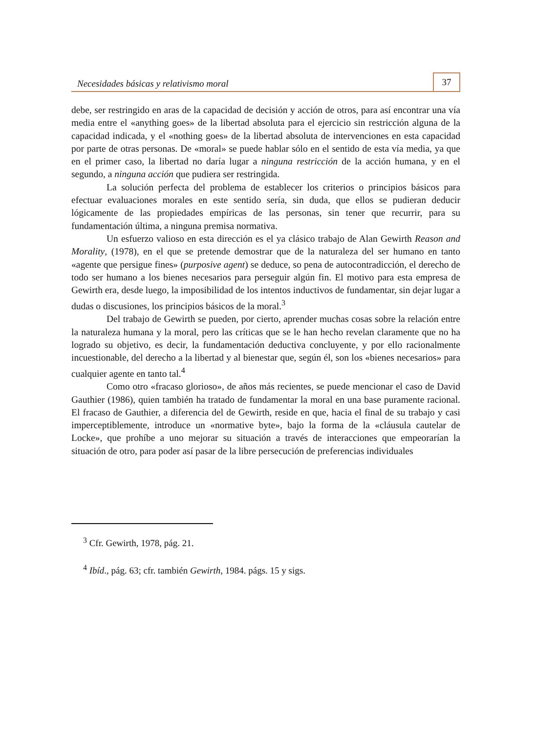Necesidades básicas y relativismo moral 37
debe, ser restringido en aras de la capacidad de decisión y acción de otros, para así encontrar una vía media entre el «anything goes» de la libertad absoluta para el ejercicio sin restricción alguna de la capacidad indicada, y el «nothing goes» de la libertad absoluta de intervenciones en esta capacidad por parte de otras personas. De «moral» se puede hablar sólo en el sentido de esta vía media, ya que en el primer caso, la libertad no daría lugar a ninguna restricción de la acción humana, y en el segundo, a ninguna acción que pudiera ser restringida.
La solución perfecta del problema de establecer los criterios o principios básicos para efectuar evaluaciones morales en este sentido sería, sin duda, que ellos se pudieran deducir lógicamente de las propiedades empíricas de las personas, sin tener que recurrir, para su fundamentación última, a ninguna premisa normativa.
Un esfuerzo valioso en esta dirección es el ya clásico trabajo de Alan Gewirth Reason and Morality, (1978), en el que se pretende demostrar que de la naturaleza del ser humano en tanto «agente que persigue fines» (purposive agent) se deduce, so pena de autocontradicción, el derecho de todo ser humano a los bienes necesarios para perseguir algún fin. El motivo para esta empresa de Gewirth era, desde luego, la imposibilidad de los intentos inductivos de fundamentar, sin dejar lugar a dudas o discusiones, los principios básicos de la moral.<sup>3</sup>
Del trabajo de Gewirth se pueden, por cierto, aprender muchas cosas sobre la relación entre la naturaleza humana y la moral, pero las críticas que se le han hecho revelan claramente que no ha logrado su objetivo, es decir, la fundamentación deductiva concluyente, y por ello racionalmente incuestionable, del derecho a la libertad y al bienestar que, según él, son los «bienes necesarios» para cualquier agente en tanto tal.<sup>4</sup>
Como otro «fracaso glorioso», de años más recientes, se puede mencionar el caso de David Gauthier (1986), quien también ha tratado de fundamentar la moral en una base puramente racional. El fracaso de Gauthier, a diferencia del de Gewirth, reside en que, hacia el final de su trabajo y casi imperceptiblemente, introduce un «normative byte», bajo la forma de la «cláusula cautelar de Locke», que prohíbe a uno mejorar su situación a través de interacciones que empeorarían la situación de otro, para poder así pasar de la libre persecución de preferencias individuales
<sup>3</sup> Cfr. Gewirth, 1978, pág. 21.
<sup>4</sup> Ibíd., pág. 63; cfr. también Gewirth, 1984. págs. 15 y sigs.